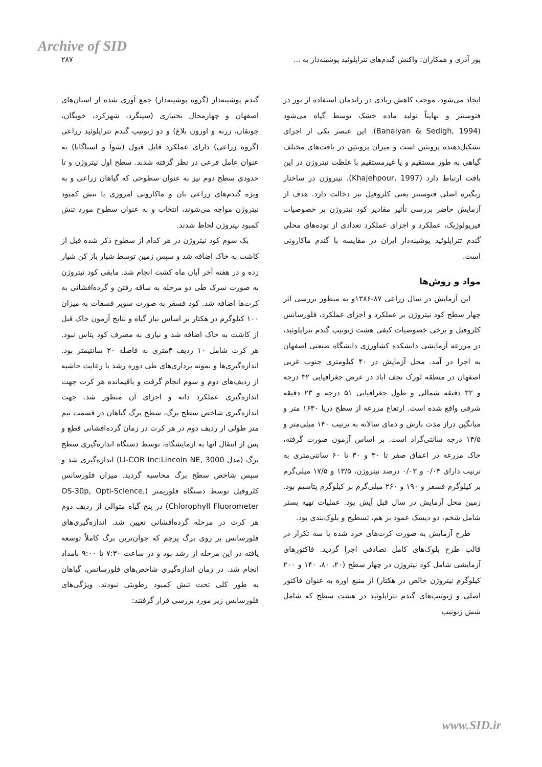Archive of SID
پور آذری و همکاران: واکنش گندم‌های تتراپلوئید پوشینه‌دار به ... ۲۸۷
ایجاد می‌شود، موجب کاهش زیادی در راندمان استفاده از نور در فتوسنتز و نهایتاً تولید ماده خشک توسط گیاه می‌شود (Banaiyan & Sedigh, 1994). این عنصر یکی از اجزای تشکیل‌دهنده پروتئین است و میزان پروتئین در بافت‌های مختلف گیاهی به طور مستقیم و یا غیرمستقیم با غلظت نیتروژن در این بافت ارتباط دارد (Khajehpour, 1997). نیتروژن در ساختار رنگیزه اصلی فتوسنتز یعنی کلروفیل نیز دخالت دارد. هدف از آزمایش حاضر بررسی تأثیر مقادیر کود نیتروژن بر خصوصیات فیزیولوژیک، عملکرد و اجزای عملکرد تعدادی از توده‌های محلی گندم تتراپلوئید پوشینه‌دار ایران در مقایسه با گندم ماکارونی است.
مواد و روش‌ها
این آزمایش در سال زراعی ۸۷-۱۳۸۶و به منظور بررسی اثر چهار سطح کود نیتروژن بر عملکرد و اجزای عملکرد، فلورسانس کلروفیل و برخی خصوصیات کیفی هشت ژنوتیپ گندم تتراپلوئید، در مزرعه آزمایشی دانشکده کشاورزی دانشگاه صنعتی اصفهان به اجرا در آمد. محل آزمایش در ۴۰ کیلومتری جنوب غربی اصفهان در منطقه لورک نجف آباد در عرض جغرافیایی ۳۲ درجه و ۳۲ دقیقه شمالی و طول جغرافیایی ۵۱ درجه و ۲۳ دقیقه شرقی واقع شده است. ارتفاع مزرعه از سطح دریا ۱۶۳۰ متر و میانگین دراز مدت بارش و دمای سالانه به ترتیب ۱۴۰ میلی‌متر و ۱۴/۵ درجه سانتی‌گراد است. بر اساس آزمون صورت گرفته، خاک مزرعه در اعماق صفر تا ۳۰ و ۳۰ تا ۶۰ سانتی‌متری به ترتیب دارای ۰/۰۴ و ۰/۰۳ درصد نیتروژن، ۱۳/۵ و ۱۷/۵ میلی‌گرم بر کیلوگرم فسفر و ۱۹۰ و ۲۶۰ میلی‌گرم بر کیلوگرم پتاسیم بود. زمین محل آزمایش در سال قبل آیش بود. عملیات تهیه بستر شامل شخم، دو دیسک عمود بر هم، تسطیح و بلوک‌بندی بود.
طرح آزمایش به صورت کرت‌های خرد شده با سه تکرار در قالب طرح بلوک‌های کامل تصادفی اجرا گردید. فاکتورهای آزمایشی شامل کود نیتروژن در چهار سطح (۲۰، ۸۰، ۱۴۰ و ۲۰۰ کیلوگرم نیتروژن خالص در هکتار) از منبع اوره به عنوان فاکتور اصلی و ژنوتیپ‌های گندم تتراپلوئید در هشت سطح که شامل شش ژنوتیپ
گندم پوشینه‌دار (گروه پوشینه‌دار) جمع آوری شده از استان‌های اصفهان و چهارمحال بختیاری (سینگرد، شهرکرد، خویگان، جونقان، زرنه و اوزون بلاغ) و دو ژنوتیپ گندم تتراپلوئید زراعی (گروه زراعی) دارای عملکرد قابل قبول (شوآ و استاگاتا) به عنوان عامل فرعی در نظر گرفته شدند. سطح اول نیتروژن و تا حدودی سطح دوم نیز به عنوان سطوحی که گیاهان زراعی و به ویژه گندم‌های زراعی نان و ماکارونی امروزی با تنش کمبود نیتروژن مواجه می‌شوند، انتخاب و به عنوان سطوح مورد تنش کمبود نیتروژن لحاظ شدند.
یک سوم کود نیتروژن در هر کدام از سطوح ذکر شده قبل از کاشت به خاک اضافه شد و سپس زمین توسط شیار باز کن شیار زده و در هفته آخر آبان ماه کشت انجام شد. مابقی کود نیتروژن به صورت سرک طی دو مرحله به ساقه رفتن و گرده‌افشانی به کرت‌ها اضافه شد. کود فسفر به صورت سوپر فسفات به میزان ۱۰۰ کیلوگرم در هکتار بر اساس نیاز گیاه و نتایج آزمون خاک قبل از کاشت به خاک اضافه شد و نیازی به مصرف کود پتاس نبود. هر کرت شامل ۱۰ ردیف ۳متری به فاصله ۲۰ سانتیمتر بود. اندازه‌گیری‌ها و نمونه برداری‌های طی دوره رشد با رعایت حاشیه از ردیف‌های دوم و سوم انجام گرفت و باقیمانده هر کرت جهت اندازه‌گیری عملکرد دانه و اجزای آن منظور شد. جهت اندازه‌گیری شاخص سطح برگ، سطح برگ گیاهان در قسمت نیم متر طولی از ردیف دوم در هر کرت در زمان گرده‌افشانی قطع و پس از انتقال آنها به آزمایشگاه، توسط دستگاه اندازه‌گیری سطح برگ (مدل LI-COR Inc:Lincoln NE, 3000) اندازه‌گیری شد و سپس شاخص سطح برگ محاسبه گردید. میزان فلورسانس کلروفیل توسط دستگاه فلوریمتر (OS-30p, Opti-Science, Chlorophyll Fluorometer) در پنج گیاه متوالی از ردیف دوم هر کرت در مرحله گرده‌افشانی تعیین شد. اندازه‌گیری‌های فلورسانس بر روی برگ پرچم که جوان‌ترین برگ کاملاً توسعه یافته در این مرحله از رشد بود و در ساعت ۷:۳۰ تا ۹:۰۰ بامداد انجام شد. در زمان اندازه‌گیری شاخص‌های فلورسانس، گیاهان به طور کلی تحت تنش کمبود رطوبتی نبودند. ویژگی‌های فلورسانس زیر مورد بررسی قرار گرفتند:
www.SID.ir